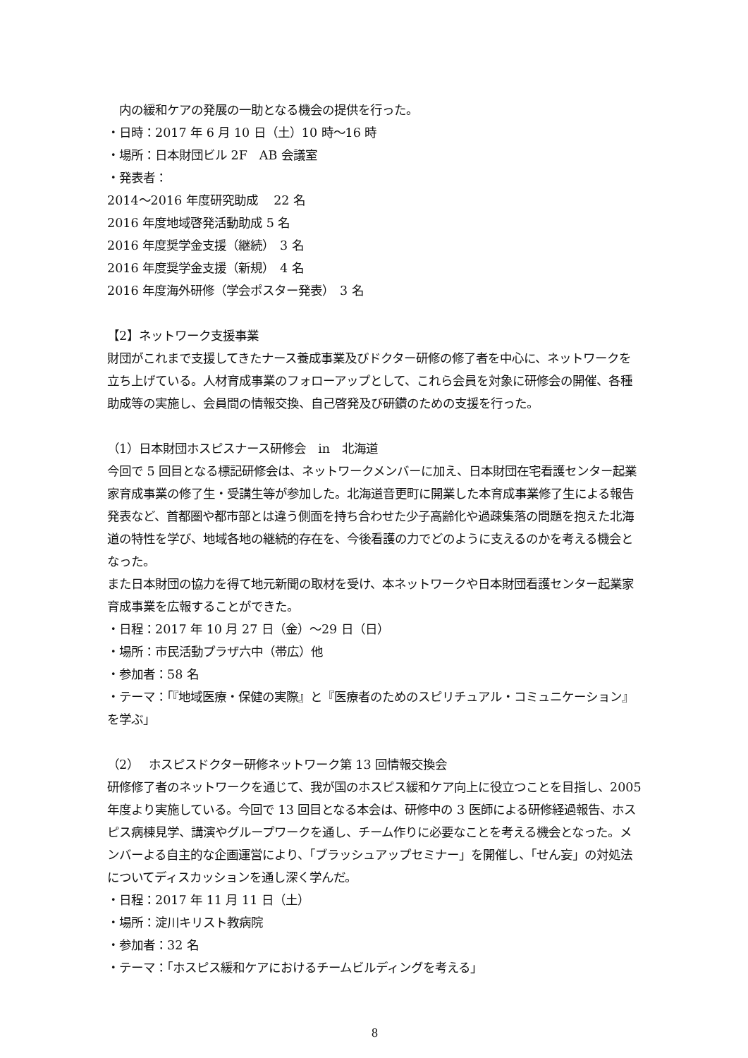内の緩和ケアの発展の一助となる機会の提供を行った。
・日時：2017 年 6 月 10 日（土）10 時～16 時
・場所：日本財団ビル 2F　AB 会議室
・発表者：
2014～2016 年度研究助成　 22 名
2016 年度地域啓発活動助成 5 名
2016 年度奨学金支援（継続）　3 名
2016 年度奨学金支援（新規）　4 名
2016 年度海外研修（学会ポスター発表）　3 名
【2】ネットワーク支援事業
財団がこれまで支援してきたナース養成事業及びドクター研修の修了者を中心に、ネットワークを立ち上げている。人材育成事業のフォローアップとして、これら会員を対象に研修会の開催、各種助成等の実施し、会員間の情報交換、自己啓発及び研鑽のための支援を行った。
（1）日本財団ホスピスナース研修会　in　北海道
今回で 5 回目となる標記研修会は、ネットワークメンバーに加え、日本財団在宅看護センター起業家育成事業の修了生・受講生等が参加した。北海道音更町に開業した本育成事業修了生による報告発表など、首都圏や都市部とは違う側面を持ち合わせた少子高齢化や過疎集落の問題を抱えた北海道の特性を学び、地域各地の継続的存在を、今後看護の力でどのように支えるのかを考える機会となった。
また日本財団の協力を得て地元新聞の取材を受け、本ネットワークや日本財団看護センター起業家育成事業を広報することができた。
・日程：2017 年 10 月 27 日（金）～29 日（日）
・場所：市民活動プラザ六中（帯広）他
・参加者：58 名
・テーマ：「『地域医療・保健の実際』と『医療者のためのスピリチュアル・コミュニケーション』を学ぶ」
（2）　 ホスピスドクター研修ネットワーク第 13 回情報交換会
研修修了者のネットワークを通じて、我が国のホスピス緩和ケア向上に役立つことを目指し、2005 年度より実施している。今回で 13 回目となる本会は、研修中の 3 医師による研修経過報告、ホスピス病棟見学、講演やグループワークを通し、チーム作りに必要なことを考える機会となった。メンバーよる自主的な企画運営により、「ブラッシュアップセミナー」を開催し、「せん妄」の対処法についてディスカッションを通し深く学んだ。
・日程：2017 年 11 月 11 日（土）
・場所：淀川キリスト教病院
・参加者：32 名
・テーマ：「ホスピス緩和ケアにおけるチームビルディングを考える」
8